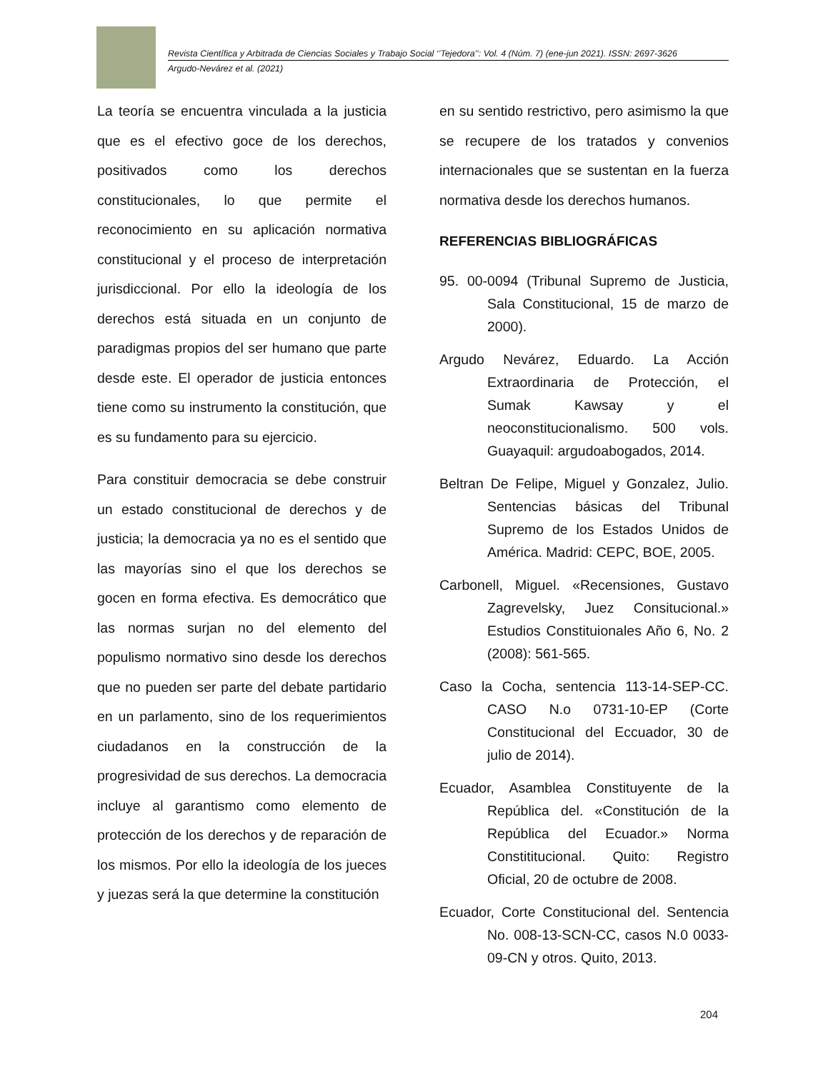Revista Científica y Arbitrada de Ciencias Sociales y Trabajo Social ‘’Tejedora’’: Vol. 4 (Núm. 7) (ene-jun 2021). ISSN: 2697-3626
Argudo-Nevárez et al. (2021)
La teoría se encuentra vinculada a la justicia que es el efectivo goce de los derechos, positivados como los derechos constitucionales, lo que permite el reconocimiento en su aplicación normativa constitucional y el proceso de interpretación jurisdiccional. Por ello la ideología de los derechos está situada en un conjunto de paradigmas propios del ser humano que parte desde este. El operador de justicia entonces tiene como su instrumento la constitución, que es su fundamento para su ejercicio.
Para constituir democracia se debe construir un estado constitucional de derechos y de justicia; la democracia ya no es el sentido que las mayorías sino el que los derechos se gocen en forma efectiva. Es democrático que las normas surjan no del elemento del populismo normativo sino desde los derechos que no pueden ser parte del debate partidario en un parlamento, sino de los requerimientos ciudadanos en la construcción de la progresividad de sus derechos. La democracia incluye al garantismo como elemento de protección de los derechos y de reparación de los mismos. Por ello la ideología de los jueces y juezas será la que determine la constitución
en su sentido restrictivo, pero asimismo la que se recupere de los tratados y convenios internacionales que se sustentan en la fuerza normativa desde los derechos humanos.
REFERENCIAS BIBLIOGRÁFICAS
95. 00-0094 (Tribunal Supremo de Justicia, Sala Constitucional, 15 de marzo de 2000).
Argudo Nevárez, Eduardo. La Acción Extraordinaria de Protección, el Sumak Kawsay y el neoconstitucionalismo. 500 vols. Guayaquil: argudoabogados, 2014.
Beltran De Felipe, Miguel y Gonzalez, Julio. Sentencias básicas del Tribunal Supremo de los Estados Unidos de América. Madrid: CEPC, BOE, 2005.
Carbonell, Miguel. «Recensiones, Gustavo Zagrevelsky, Juez Consitucional.» Estudios Constituionales Año 6, No. 2 (2008): 561-565.
Caso la Cocha, sentencia 113-14-SEP-CC. CASO N.o 0731-10-EP (Corte Constitucional del Eccuador, 30 de julio de 2014).
Ecuador, Asamblea Constituyente de la República del. «Constitución de la República del Ecuador.» Norma Constititucional. Quito: Registro Oficial, 20 de octubre de 2008.
Ecuador, Corte Constitucional del. Sentencia No. 008-13-SCN-CC, casos N.0 0033-09-CN y otros. Quito, 2013.
204